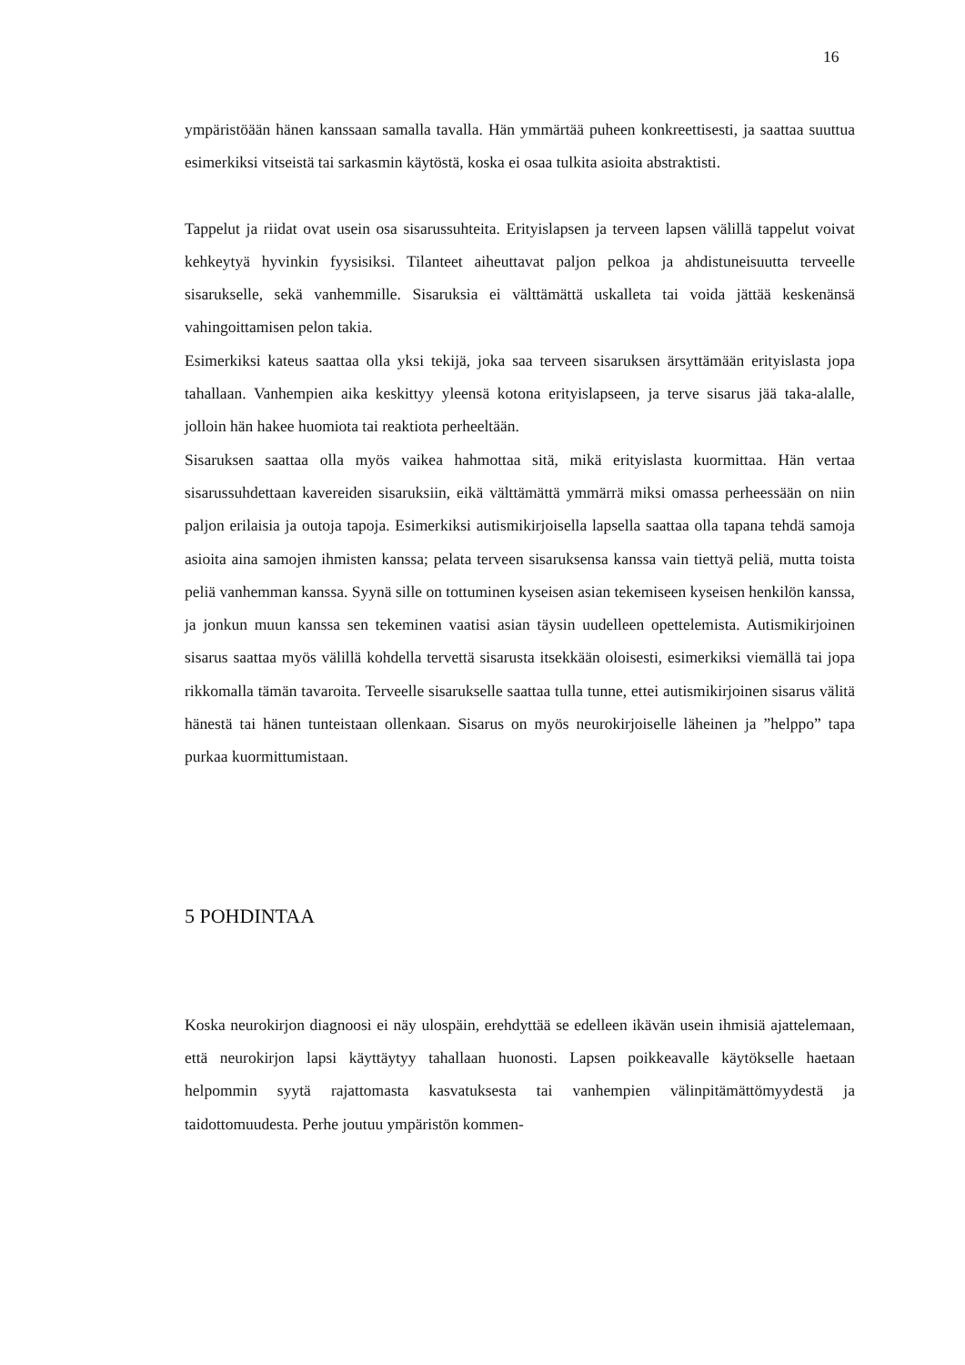16
ympäristöään hänen kanssaan samalla tavalla. Hän ymmärtää puheen konkreettisesti, ja saattaa suuttua esimerkiksi vitseistä tai sarkasmin käytöstä, koska ei osaa tulkita asioita abstraktisti.
Tappelut ja riidat ovat usein osa sisarussuhteita. Erityislapsen ja terveen lapsen välillä tappelut voivat kehkeytyä hyvinkin fyysisiksi. Tilanteet aiheuttavat paljon pelkoa ja ahdistuneisuutta terveelle sisarukselle, sekä vanhemmille. Sisaruksia ei välttämättä uskalleta tai voida jättää keskenänsä vahingoittamisen pelon takia.
Esimerkiksi kateus saattaa olla yksi tekijä, joka saa terveen sisaruksen ärsyttämään erityislasta jopa tahallaan. Vanhempien aika keskittyy yleensä kotona erityislapseen, ja terve sisarus jää taka-alalle, jolloin hän hakee huomiota tai reaktiota perheeltään.
Sisaruksen saattaa olla myös vaikea hahmottaa sitä, mikä erityislasta kuormittaa. Hän vertaa sisarussuhdettaan kavereiden sisaruksiin, eikä välttämättä ymmärrä miksi omassa perheessään on niin paljon erilaisia ja outoja tapoja. Esimerkiksi autismikirjoisella lapsella saattaa olla tapana tehdä samoja asioita aina samojen ihmisten kanssa; pelata terveen sisaruksensa kanssa vain tiettyä peliä, mutta toista peliä vanhemman kanssa. Syynä sille on tottuminen kyseisen asian tekemiseen kyseisen henkilön kanssa, ja jonkun muun kanssa sen tekeminen vaatisi asian täysin uudelleen opettelemista. Autismikirjoinen sisarus saattaa myös välillä kohdella tervettä sisarusta itsekkään oloisesti, esimerkiksi viemällä tai jopa rikkomalla tämän tavaroita. Terveelle sisarukselle saattaa tulla tunne, ettei autismikirjoinen sisarus välitä hänestä tai hänen tunteistaan ollenkaan. Sisarus on myös neurokirjoiselle läheinen ja ”helppo” tapa purkaa kuormittumistaan.
5 POHDINTAA
Koska neurokirjon diagnoosi ei näy ulospäin, erehdyttää se edelleen ikävän usein ihmisiä ajattelemaan, että neurokirjon lapsi käyttäytyy tahallaan huonosti. Lapsen poikkeavalle käytökselle haetaan helpommin syytä rajattomasta kasvatuksesta tai vanhempien välinpitämättömyydestä ja taidottomuudesta. Perhe joutuu ympäristön kommen-